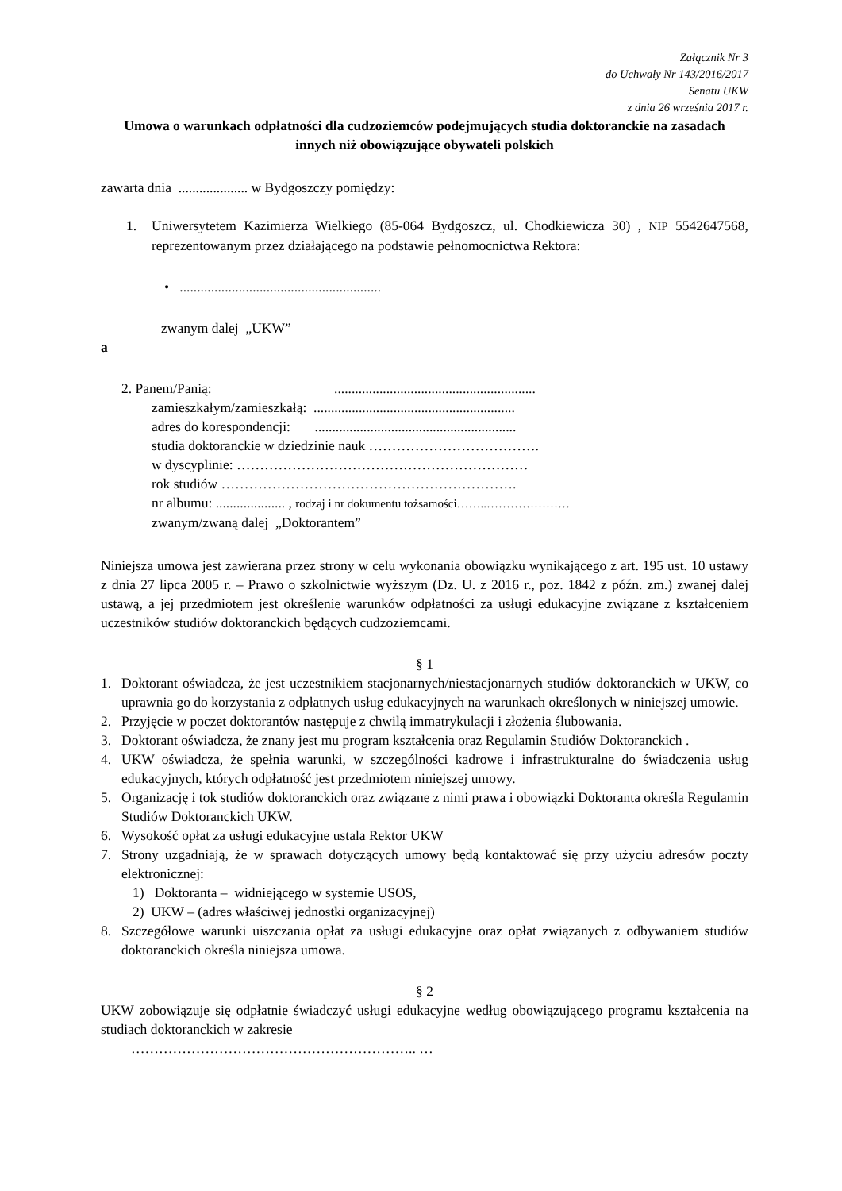Załącznik Nr 3
do Uchwały Nr 143/2016/2017
Senatu UKW
z dnia 26 września 2017 r.
Umowa o warunkach odpłatności dla cudzoziemców podejmujących studia doktoranckie na zasadach innych niż obowiązujące obywateli polskich
zawarta dnia .................... w Bydgoszczy pomiędzy:
1. Uniwersytetem Kazimierza Wielkiego (85-064 Bydgoszcz, ul. Chodkiewicza 30) , NIP 5542647568, reprezentowanym przez działającego na podstawie pełnomocnictwa Rektora:
• ..........................................................
zwanym dalej „UKW”
a
2. Panem/Panią: ..........................................................
zamieszkałym/zamieszkałą: ..........................................................
adres do korespondencji: ..........................................................
studia doktoranckie w dziedzinie nauk ……………………………….
w dyscyplinie: ………………………………………………………
rok studiów ……………………………………………………….
nr albumu: .................... , rodzaj i nr dokumentu tożsamości……..…………………
zwanym/zwaną dalej „Doktorantem”
Niniejsza umowa jest zawierana przez strony w celu wykonania obowiązku wynikającego z art. 195 ust. 10 ustawy z dnia 27 lipca 2005 r. – Prawo o szkolnictwie wyższym (Dz. U. z 2016 r., poz. 1842 z późn. zm.) zwanej dalej ustawą, a jej przedmiotem jest określenie warunków odpłatności za usługi edukacyjne związane z kształceniem uczestników studiów doktoranckich będących cudzoziemcami.
§ 1
1. Doktorant oświadcza, że jest uczestnikiem stacjonarnych/niestacjonarnych studiów doktoranckich w UKW, co uprawnia go do korzystania z odpłatnych usług edukacyjnych na warunkach określonych w niniejszej umowie.
2. Przyjęcie w poczet doktorantów następuje z chwilą immatrykulacji i złożenia ślubowania.
3. Doktorant oświadcza, że znany jest mu program kształcenia oraz Regulamin Studiów Doktoranckich .
4. UKW oświadcza, że spełnia warunki, w szczególności kadrowe i infrastrukturalne do świadczenia usług edukacyjnych, których odpłatność jest przedmiotem niniejszej umowy.
5. Organizację i tok studiów doktoranckich oraz związane z nimi prawa i obowiązki Doktoranta określa Regulamin Studiów Doktoranckich UKW.
6. Wysokość opłat za usługi edukacyjne ustala Rektor UKW
7. Strony uzgadniają, że w sprawach dotyczących umowy będą kontaktować się przy użyciu adresów poczty elektronicznej:
1) Doktoranta – widniejącego w systemie USOS,
2) UKW – (adres właściwej jednostki organizacyjnej)
8. Szczegółowe warunki uiszczania opłat za usługi edukacyjne oraz opłat związanych z odbywaniem studiów doktoranckich określa niniejsza umowa.
§ 2
UKW zobowiązuje się odpłatnie świadczyć usługi edukacyjne według obowiązującego programu kształcenia na studiach doktoranckich w zakresie
…………………………………………………….. …